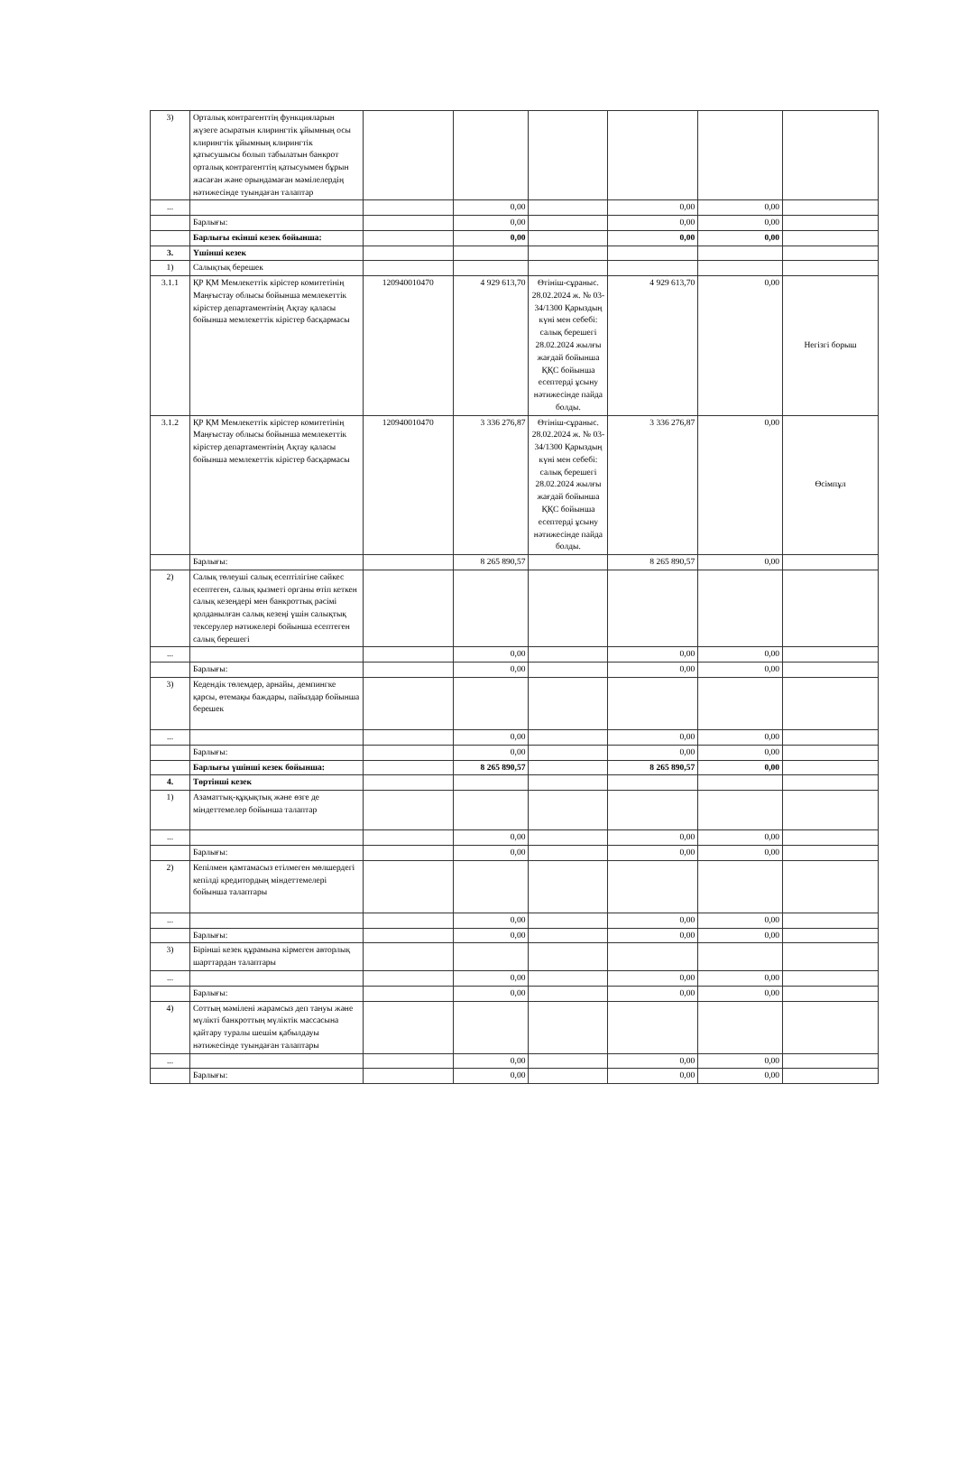| 3) | Орталық контрагенттің функцияларын жүзеге асыратын клирингтік ұйымның осы клирингтік ұйымның клирингтік қатысушысы болып табылатын банкрот орталық контрагенттің қатысуымен бұрын жасаған және орындамаған мәмілелердің нәтижесінде туындаған талаптар | | | | | | |
| ... | | | 0,00 | | 0,00 | 0,00 | |
| | Барлығы: | | 0,00 | | 0,00 | 0,00 | |
| | Барлығы екінші кезек бойынша: | | 0,00 | | 0,00 | 0,00 | |
| 3. | Үшінші кезек | | | | | | |
| 1) | Салықтық берешек | | | | | | |
| 3.1.1 | ҚР ҚМ Мемлекеттік кірістер комитетінің Маңғыстау облысы бойынша мемлекеттік кірістер департаментінің Ақтау қаласы бойынша мемлекеттік кірістер басқармасы | 120940010470 | 4 929 613,70 | Өтініш-сұраныс. 28.02.2024 ж. № 03-34/1300 Қарыздың күні мен себебі: салық берешегі 28.02.2024 жылғы жағдай бойынша ҚҚС бойынша есептерді ұсыну нәтижесінде пайда болды. | 4 929 613,70 | 0,00 | Негізгі борыш |
| 3.1.2 | ҚР ҚМ Мемлекеттік кірістер комитетінің Маңғыстау облысы бойынша мемлекеттік кірістер департаментінің Ақтау қаласы бойынша мемлекеттік кірістер басқармасы | 120940010470 | 3 336 276,87 | Өтініш-сұраныс. 28.02.2024 ж. № 03-34/1300 Қарыздың күні мен себебі: салық берешегі 28.02.2024 жылғы жағдай бойынша ҚҚС бойынша есептерді ұсыну нәтижесінде пайда болды. | 3 336 276,87 | 0,00 | Өсімпұл |
| | Барлығы: | | 8 265 890,57 | | 8 265 890,57 | 0,00 | |
| 2) | Салық төлеуші салық есептілігіне сәйкес есептеген, салық қызметі органы өтіп кеткен салық кезеңдері мен банкроттық рәсімі қолданылған салық кезеңі үшін салықтық тексерулер нәтижелері бойынша есептеген салық берешегі | | | | | | |
| ... | | | 0,00 | | 0,00 | 0,00 | |
| | Барлығы: | | 0,00 | | 0,00 | 0,00 | |
| 3) | Кедендік төлемдер, арнайы, демпингке қарсы, өтемақы баждары, пайыздар бойынша берешек | | | | | | |
| ... | | | 0,00 | | 0,00 | 0,00 | |
| | Барлығы: | | 0,00 | | 0,00 | 0,00 | |
| | Барлығы үшінші кезек бойынша: | | 8 265 890,57 | | 8 265 890,57 | 0,00 | |
| 4. | Төртінші кезек | | | | | | |
| 1) | Азаматтық-құқықтық және өзге де міндеттемелер бойынша талаптар | | | | | | |
| ... | | | 0,00 | | 0,00 | 0,00 | |
| | Барлығы: | | 0,00 | | 0,00 | 0,00 | |
| 2) | Кепілмен қамтамасыз етілмеген мөлшердегі кепілді кредитордың міндеттемелері бойынша талаптары | | | | | | |
| ... | | | 0,00 | | 0,00 | 0,00 | |
| | Барлығы: | | 0,00 | | 0,00 | 0,00 | |
| 3) | Бірінші кезек құрамына кірмеген авторлық шарттардан талаптары | | | | | | |
| ... | | | 0,00 | | 0,00 | 0,00 | |
| | Барлығы: | | 0,00 | | 0,00 | 0,00 | |
| 4) | Соттың мәмілені жарамсыз деп тануы және мүлікті банкроттың мүліктік массасына қайтару туралы шешім қабылдауы нәтижесінде туындаған талаптары | | | | | | |
| ... | | | 0,00 | | 0,00 | 0,00 | |
| | Барлығы: | | 0,00 | | 0,00 | 0,00 | |